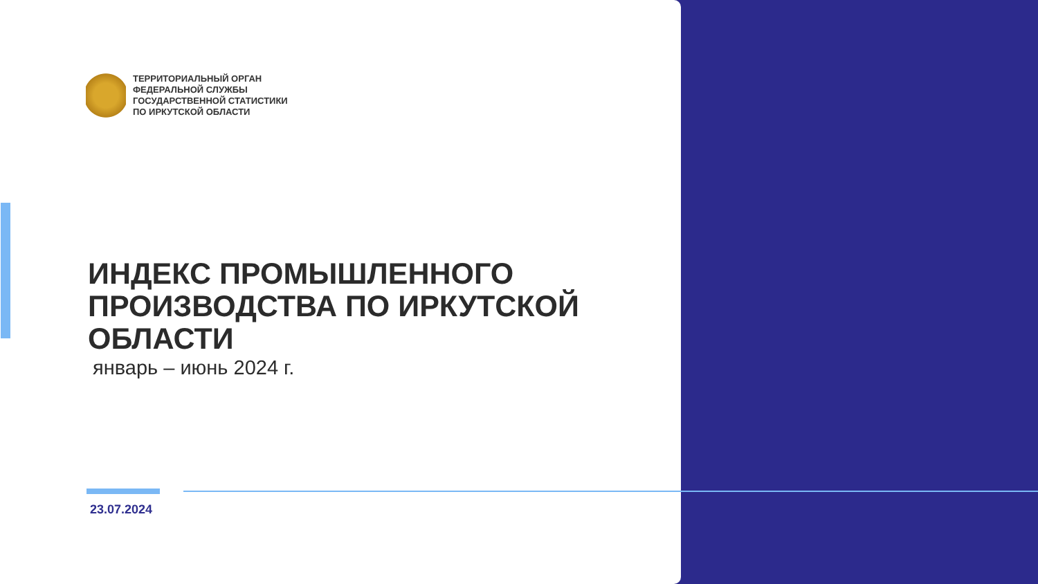ТЕРРИТОРИАЛЬНЫЙ ОРГАН
ФЕДЕРАЛЬНОЙ СЛУЖБЫ
ГОСУДАРСТВЕННОЙ СТАТИСТИКИ
ПО ИРКУТСКОЙ ОБЛАСТИ
ИНДЕКС ПРОМЫШЛЕННОГО
ПРОИЗВОДСТВА ПО ИРКУТСКОЙ
ОБЛАСТИ
январь – июнь 2024 г.
23.07.2024